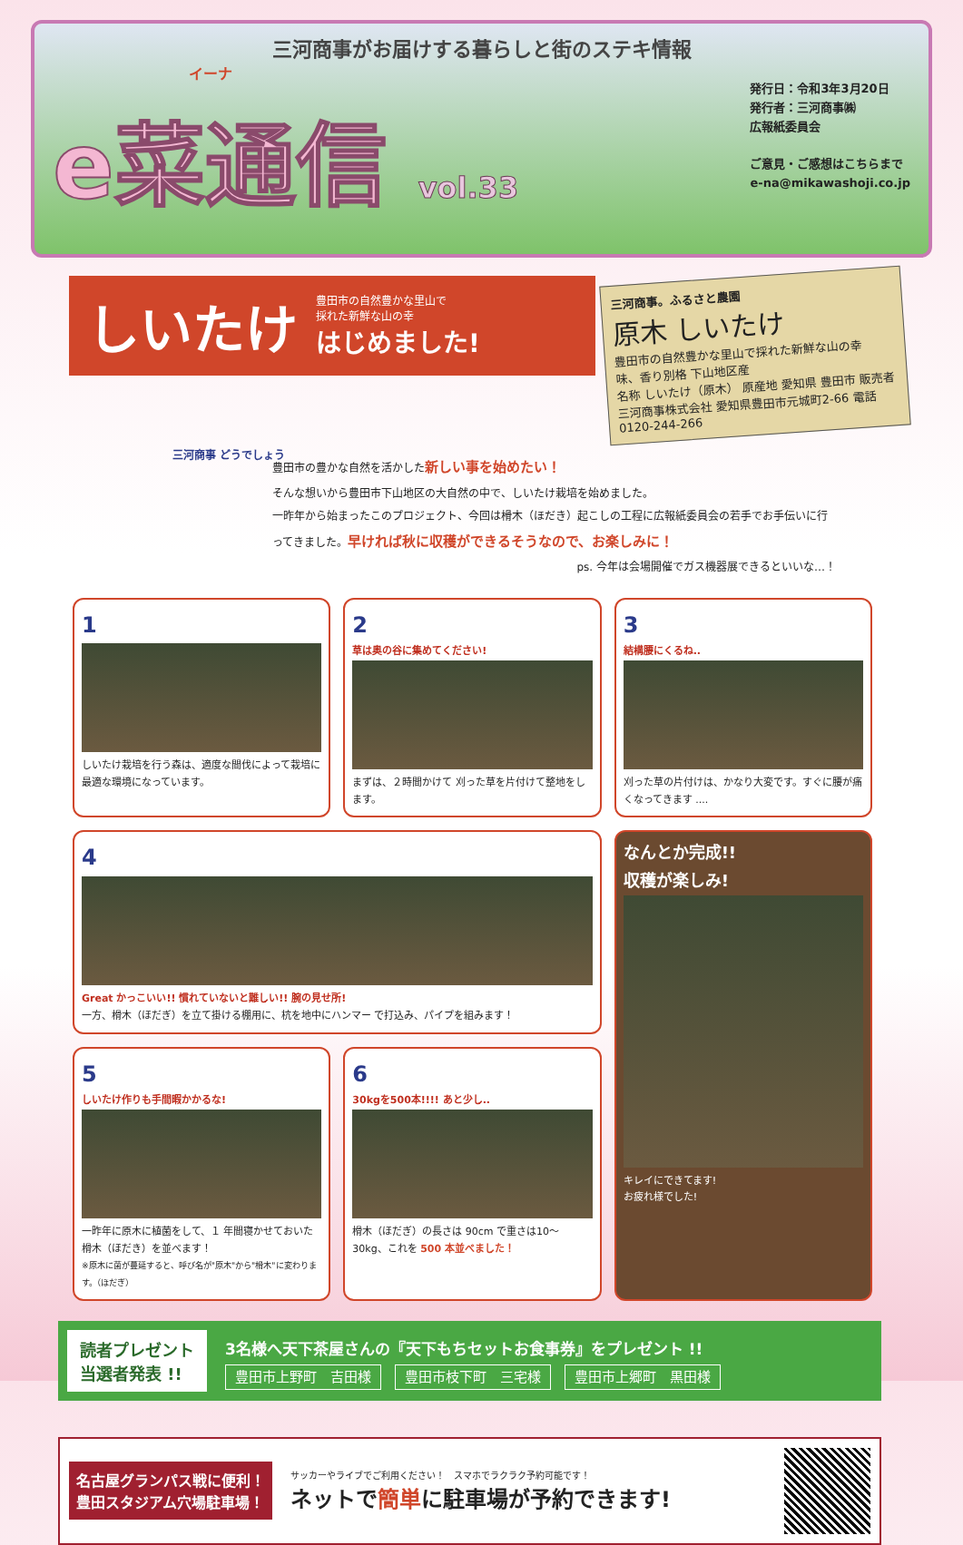三河商事がお届けする暮らしと街のステキ情報
イーナ
e菜通信 vol.33
発行日：令和3年3月20日
発行者：三河商事㈱
広報紙委員会
ご意見・ご感想はこちらまで
e-na@mikawashoji.co.jp
しいたけ
豊田市の自然豊かな里山で
採れた新鮮な山の幸
はじめました!
三河商事。ふるさと農園
原木 しいたけ
豊田市の自然豊かな里山で採れた新鮮な山の幸　味、香り別格 下山地区産
名称 しいたけ（原木） 原産地 愛知県 豊田市 販売者 三河商事株式会社 愛知県豊田市元城町2-66 電話0120-244-266
三河商事 どうでしょう
豊田市の豊かな自然を活かした新しい事を始めたい！
そんな想いから豊田市下山地区の大自然の中で、しいたけ栽培を始めました。
一昨年から始まったこのプロジェクト、今回は榾木（ほだき）起こしの工程に広報紙委員会の若手でお手伝いに行ってきました。早ければ秋に収穫ができるそうなので、お楽しみに！
ps. 今年は会場開催でガス機器展できるといいな…！
1
しいたけ栽培を行う森は、適度な間伐によって栽培に最適な環境になっています。
2
草は奥の谷に集めてください!
まずは、２時間かけて 刈った草を片付けて整地をします。
3
結構腰にくるね..
刈った草の片付けは、かなり大変です。すぐに腰が痛くなってきます ....
4
Great かっこいい!! 慣れていないと難しい!! 腕の見せ所!
一方、榾木（ほだぎ）を立て掛ける棚用に、杭を地中にハンマー で打込み、パイプを組みます！
なんとか完成!!
収穫が楽しみ!
キレイにできてます!
お疲れ様でした!
5
しいたけ作りも手間暇かかるな!
一昨年に原木に植菌をして、１ 年間寝かせておいた榾木（ほだき）を並べます！
※原木に菌が蔓延すると、呼び名が"原木"から"榾木"に変わります。（ほだぎ）
6
30kgを500本!!!! あと少し..
榾木（ほだぎ）の長さは 90cm で重さは10〜30kg、これを 500 本並べました！
読者プレゼント
当選者発表 !!
3名様へ天下茶屋さんの『天下もちセットお食事券』をプレゼント !!
豊田市上野町　吉田様 豊田市枝下町　三宅様 豊田市上郷町　黒田様
名古屋グランパス戦に便利！
豊田スタジアム穴場駐車場！
サッカーやライブでご利用ください！　スマホでラクラク予約可能です！
ネットで簡単に駐車場が予約できます!